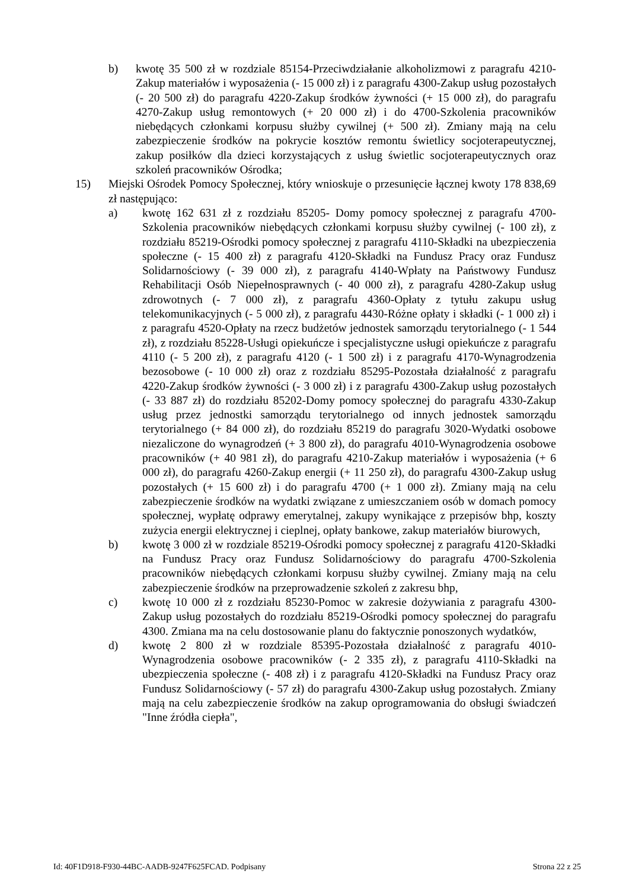b) kwotę 35 500 zł w rozdziale 85154-Przeciwdziałanie alkoholizmowi z paragrafu 4210-Zakup materiałów i wyposażenia (- 15 000 zł) i z paragrafu 4300-Zakup usług pozostałych (- 20 500 zł) do paragrafu 4220-Zakup środków żywności (+ 15 000 zł), do paragrafu 4270-Zakup usług remontowych (+ 20 000 zł) i do 4700-Szkolenia pracowników niebędących członkami korpusu służby cywilnej (+ 500 zł). Zmiany mają na celu zabezpieczenie środków na pokrycie kosztów remontu świetlicy socjoterapeutycznej, zakup posiłków dla dzieci korzystających z usług świetlic socjoterapeutycznych oraz szkoleń pracowników Ośrodka;
15) Miejski Ośrodek Pomocy Społecznej, który wnioskuje o przesunięcie łącznej kwoty 178 838,69 zł następująco:
a) kwotę 162 631 zł z rozdziału 85205- Domy pomocy społecznej z paragrafu 4700-Szkolenia pracowników niebędących członkami korpusu służby cywilnej (- 100 zł), z rozdziału 85219-Ośrodki pomocy społecznej z paragrafu 4110-Składki na ubezpieczenia społeczne (- 15 400 zł) z paragrafu 4120-Składki na Fundusz Pracy oraz Fundusz Solidarnościowy (- 39 000 zł), z paragrafu 4140-Wpłaty na Państwowy Fundusz Rehabilitacji Osób Niepełnosprawnych (- 40 000 zł), z paragrafu 4280-Zakup usług zdrowotnych (- 7 000 zł), z paragrafu 4360-Opłaty z tytułu zakupu usług telekomunikacyjnych (- 5 000 zł), z paragrafu 4430-Różne opłaty i składki (- 1 000 zł) i z paragrafu 4520-Opłaty na rzecz budżetów jednostek samorządu terytorialnego (- 1 544 zł), z rozdziału 85228-Usługi opiekuńcze i specjalistyczne usługi opiekuńcze z paragrafu 4110 (- 5 200 zł), z paragrafu 4120 (- 1 500 zł) i z paragrafu 4170-Wynagrodzenia bezosobowe (- 10 000 zł) oraz z rozdziału 85295-Pozostała działalność z paragrafu 4220-Zakup środków żywności (- 3 000 zł) i z paragrafu 4300-Zakup usług pozostałych (- 33 887 zł) do rozdziału 85202-Domy pomocy społecznej do paragrafu 4330-Zakup usług przez jednostki samorządu terytorialnego od innych jednostek samorządu terytorialnego (+ 84 000 zł), do rozdziału 85219 do paragrafu 3020-Wydatki osobowe niezaliczone do wynagrodzeń (+ 3 800 zł), do paragrafu 4010-Wynagrodzenia osobowe pracowników (+ 40 981 zł), do paragrafu 4210-Zakup materiałów i wyposażenia (+ 6 000 zł), do paragrafu 4260-Zakup energii (+ 11 250 zł), do paragrafu 4300-Zakup usług pozostałych (+ 15 600 zł) i do paragrafu 4700 (+ 1 000 zł). Zmiany mają na celu zabezpieczenie środków na wydatki związane z umieszczaniem osób w domach pomocy społecznej, wypłatę odprawy emerytalnej, zakupy wynikające z przepisów bhp, koszty zużycia energii elektrycznej i cieplnej, opłaty bankowe, zakup materiałów biurowych,
b) kwotę 3 000 zł w rozdziale 85219-Ośrodki pomocy społecznej z paragrafu 4120-Składki na Fundusz Pracy oraz Fundusz Solidarnościowy do paragrafu 4700-Szkolenia pracowników niebędących członkami korpusu służby cywilnej. Zmiany mają na celu zabezpieczenie środków na przeprowadzenie szkoleń z zakresu bhp,
c) kwotę 10 000 zł z rozdziału 85230-Pomoc w zakresie dożywiania z paragrafu 4300-Zakup usług pozostałych do rozdziału 85219-Ośrodki pomocy społecznej do paragrafu 4300. Zmiana ma na celu dostosowanie planu do faktycznie ponoszonych wydatków,
d) kwotę 2 800 zł w rozdziale 85395-Pozostała działalność z paragrafu 4010-Wynagrodzenia osobowe pracowników (- 2 335 zł), z paragrafu 4110-Składki na ubezpieczenia społeczne (- 408 zł) i z paragrafu 4120-Składki na Fundusz Pracy oraz Fundusz Solidarnościowy (- 57 zł) do paragrafu 4300-Zakup usług pozostałych. Zmiany mają na celu zabezpieczenie środków na zakup oprogramowania do obsługi świadczeń "Inne źródła ciepła",
Id: 40F1D918-F930-44BC-AADB-9247F625FCAD. Podpisany Strona 22 z 25